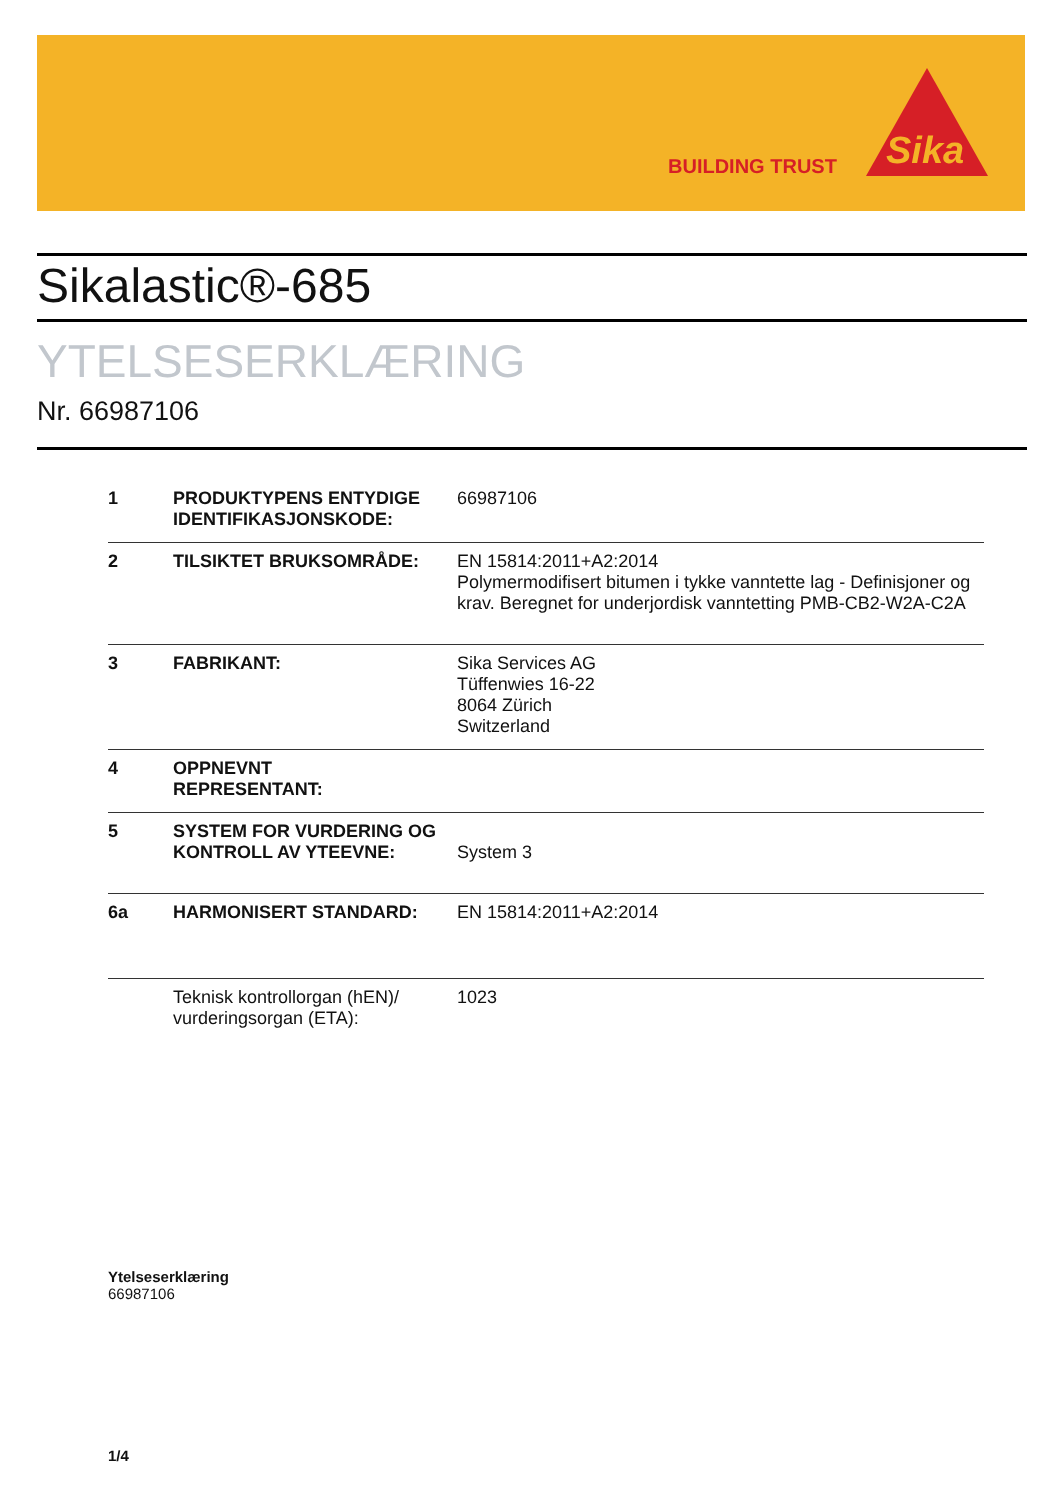BUILDING TRUST
Sika
Sikalastic®-685
YTELSESERKLÆRING
Nr. 66987106
| 1 | PRODUKTYPENS ENTYDIGE IDENTIFIKASJONSKODE: | 66987106 |
| 2 | TILSIKTET BRUKSOMRÅDE: | EN 15814:2011+A2:2014 Polymermodifisert bitumen i tykke vanntette lag - Definisjoner og krav. Beregnet for underjordisk vanntetting PMB-CB2-W2A-C2A |
| 3 | FABRIKANT: | Sika Services AG Tüffenwies 16-22 8064 Zürich Switzerland |
| 4 | OPPNEVNT REPRESENTANT: | |
| 5 | SYSTEM FOR VURDERING OG KONTROLL AV YTEEVNE: | System 3 |
| 6a | HARMONISERT STANDARD: | EN 15814:2011+A2:2014 |
| | Teknisk kontrollorgan (hEN)/ vurderingsorgan (ETA): | 1023 |
Ytelseserklæring
66987106
1/4